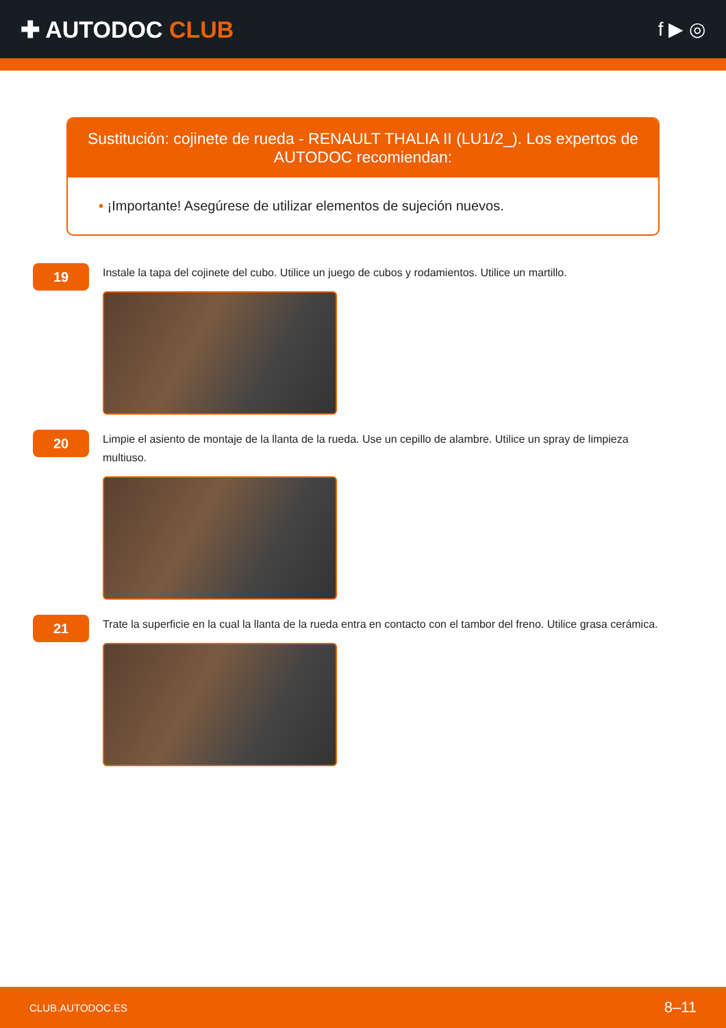✚ AUTODOC CLUB
f ▶ ◎
Sustitución: cojinete de rueda - RENAULT THALIA II (LU1/2_). Los expertos de AUTODOC recomiendan:
• ¡Importante! Asegúrese de utilizar elementos de sujeción nuevos.
19
Instale la tapa del cojinete del cubo. Utilice un juego de cubos y rodamientos. Utilice un martillo.
20
Limpie el asiento de montaje de la llanta de la rueda. Use un cepillo de alambre. Utilice un spray de limpieza multiuso.
21
Trate la superficie en la cual la llanta de la rueda entra en contacto con el tambor del freno. Utilice grasa cerámica.
CLUB.AUTODOC.ES 8–11